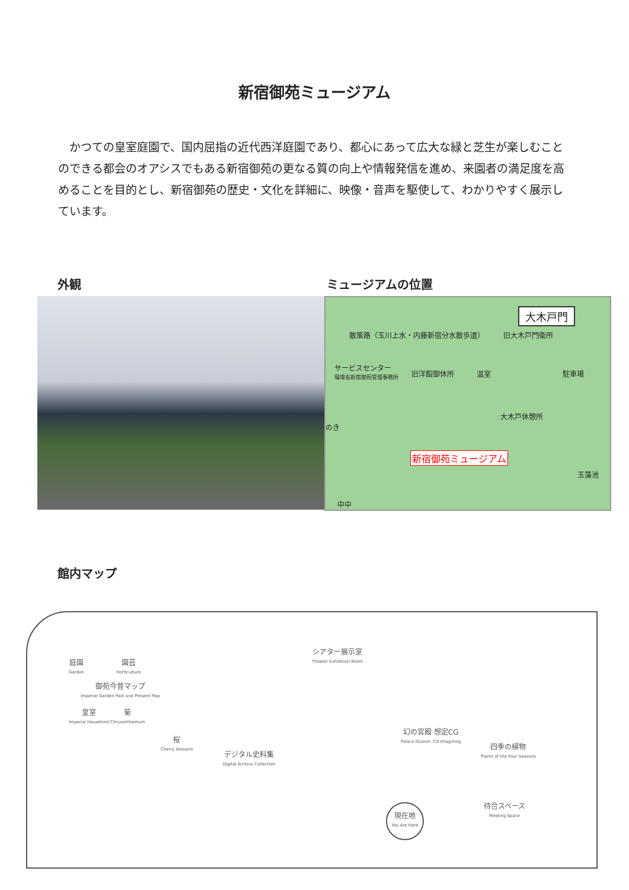新宿御苑ミュージアム
かつての皇室庭園で、国内屈指の近代西洋庭園であり、都心にあって広大な緑と芝生が楽しむことのできる都会のオアシスでもある新宿御苑の更なる質の向上や情報発信を進め、来園者の満足度を高めることを目的とし、新宿御苑の歴史・文化を詳細に、映像・音声を駆使して、わかりやすく展示しています。
外観 ミュージアムの位置
大木戸門
散策路（玉川上水・内藤新宿分水散歩道） 旧大木戸門衛所
サービスセンター
環境省新宿御苑管理事務所 旧洋館御休所 温室 駐車場
大木戸休憩所
のき
新宿御苑ミュージアム
玉藻池
中中
館内マップ
庭園
Garden
園芸
Horticulture
御苑今昔マップ
Imperial Garden Past and Present Map
皇室
Imperial Household
菊
Chrysanthemum
桜
Cherry blossom
デジタル史料集
Digital Archive Collection
シアター展示室
Theater Exhibition Room
幻の宮殿 想定CG
Palace Illusion: CG Imagining
四季の植物
Plants of the Four Seasons
現在地
You Are Here
待合スペース
Meeting Space